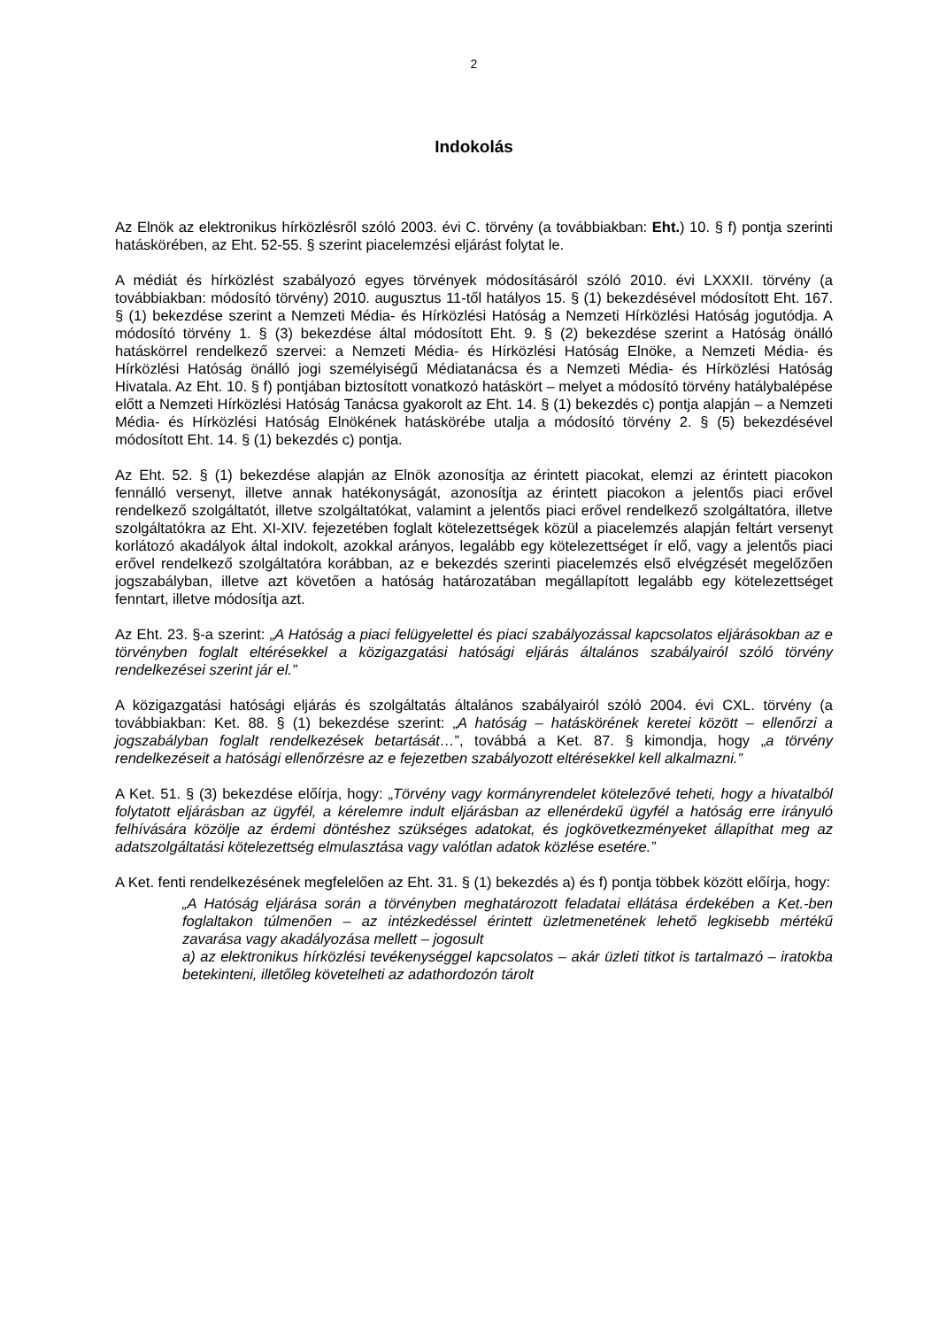2
Indokolás
Az Elnök az elektronikus hírközlésről szóló 2003. évi C. törvény (a továbbiakban: Eht.) 10. § f) pontja szerinti hatáskörében, az Eht. 52-55. § szerint piacelemzési eljárást folytat le.
A médiát és hírközlést szabályozó egyes törvények módosításáról szóló 2010. évi LXXXII. törvény (a továbbiakban: módosító törvény) 2010. augusztus 11-től hatályos 15. § (1) bekezdésével módosított Eht. 167. § (1) bekezdése szerint a Nemzeti Média- és Hírközlési Hatóság a Nemzeti Hírközlési Hatóság jogutódja. A módosító törvény 1. § (3) bekezdése által módosított Eht. 9. § (2) bekezdése szerint a Hatóság önálló hatáskörrel rendelkező szervei: a Nemzeti Média- és Hírközlési Hatóság Elnöke, a Nemzeti Média- és Hírközlési Hatóság önálló jogi személyiségű Médiatanácsa és a Nemzeti Média- és Hírközlési Hatóság Hivatala. Az Eht. 10. § f) pontjában biztosított vonatkozó hatáskört – melyet a módosító törvény hatálybalépése előtt a Nemzeti Hírközlési Hatóság Tanácsa gyakorolt az Eht. 14. § (1) bekezdés c) pontja alapján – a Nemzeti Média- és Hírközlési Hatóság Elnökének hatáskörébe utalja a módosító törvény 2. § (5) bekezdésével módosított Eht. 14. § (1) bekezdés c) pontja.
Az Eht. 52. § (1) bekezdése alapján az Elnök azonosítja az érintett piacokat, elemzi az érintett piacokon fennálló versenyt, illetve annak hatékonyságát, azonosítja az érintett piacokon a jelentős piaci erővel rendelkező szolgáltatót, illetve szolgáltatókat, valamint a jelentős piaci erővel rendelkező szolgáltatóra, illetve szolgáltatókra az Eht. XI-XIV. fejezetében foglalt kötelezettségek közül a piacelemzés alapján feltárt versenyt korlátozó akadályok által indokolt, azokkal arányos, legalább egy kötelezettséget ír elő, vagy a jelentős piaci erővel rendelkező szolgáltatóra korábban, az e bekezdés szerinti piacelemzés első elvégzését megelőzően jogszabályban, illetve azt követően a hatóság határozatában megállapított legalább egy kötelezettséget fenntart, illetve módosítja azt.
Az Eht. 23. §-a szerint: „A Hatóság a piaci felügyelettel és piaci szabályozással kapcsolatos eljárásokban az e törvényben foglalt eltérésekkel a közigazgatási hatósági eljárás általános szabályairól szóló törvény rendelkezései szerint jár el.”
A közigazgatási hatósági eljárás és szolgáltatás általános szabályairól szóló 2004. évi CXL. törvény (a továbbiakban: Ket. 88. § (1) bekezdése szerint: „A hatóság – hatáskörének keretei között – ellenőrzi a jogszabályban foglalt rendelkezések betartását…”, továbbá a Ket. 87. § kimondja, hogy „a törvény rendelkezéseit a hatósági ellenőrzésre az e fejezetben szabályozott eltérésekkel kell alkalmazni.”
A Ket. 51. § (3) bekezdése előírja, hogy: „Törvény vagy kormányrendelet kötelezővé teheti, hogy a hivatalból folytatott eljárásban az ügyfél, a kérelemre indult eljárásban az ellenérdekű ügyfél a hatóság erre irányuló felhívására közölje az érdemi döntéshez szükséges adatokat, és jogkövetkezményeket állapíthat meg az adatszolgáltatási kötelezettség elmulasztása vagy valótlan adatok közlése esetére.”
A Ket. fenti rendelkezésének megfelelően az Eht. 31. § (1) bekezdés a) és f) pontja többek között előírja, hogy:
„A Hatóság eljárása során a törvényben meghatározott feladatai ellátása érdekében a Ket.-ben foglaltakon túlmenően – az intézkedéssel érintett üzletmenetének lehető legkisebb mértékű zavarása vagy akadályozása mellett – jogosult
a) az elektronikus hírközlési tevékenységgel kapcsolatos – akár üzleti titkot is tartalmazó – iratokba betekinteni, illetőleg követelheti az adathordozón tárolt